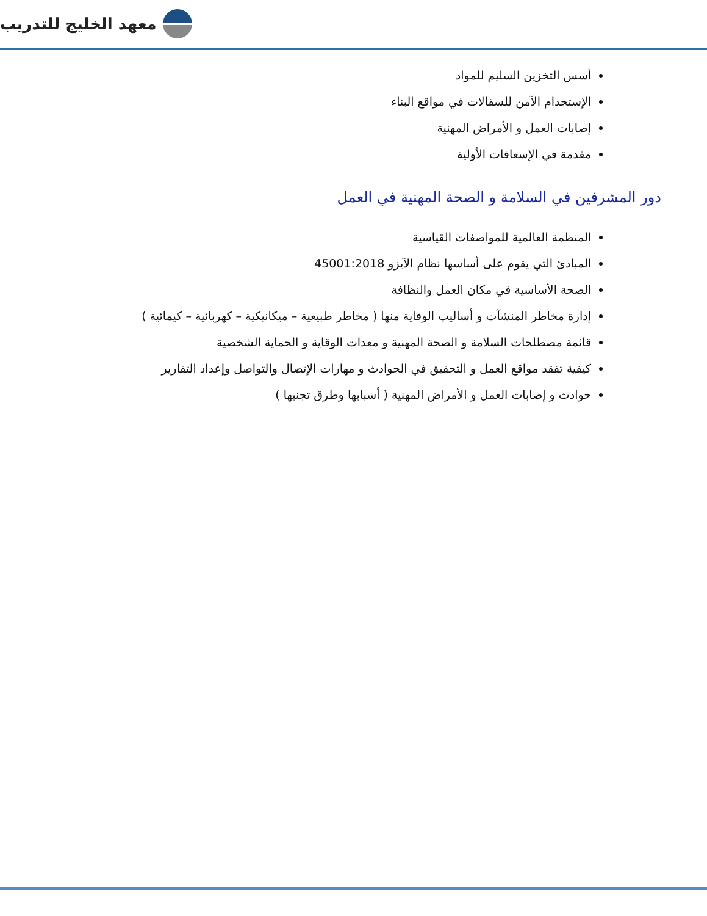معهد الخليج للتدريب
أسس التخزين السليم للمواد
الإستخدام الآمن للسقالات في مواقع البناء
إصابات العمل و الأمراض المهنية
مقدمة في الإسعافات الأولية
دور المشرفين في السلامة و الصحة المهنية في العمل
المنظمة العالمية للمواصفات القياسية
المبادئ التي يقوم على أساسها نظام الآيزو 45001:2018
الصحة الأساسية في مكان العمل والنظافة
إدارة مخاطر المنشآت و أساليب الوقاية منها ( مخاطر طبيعية – ميكانيكية – كهربائية – كيمائية )
قائمة مصطلحات السلامة و الصحة المهنية و معدات الوقاية و الحماية الشخصية
كيفية تفقد مواقع العمل و التحقيق في الحوادث و مهارات الإتصال والتواصل وإعداد التقارير
حوادث و إصابات العمل و الأمراض المهنية ( أسبابها وطرق تجنبها )